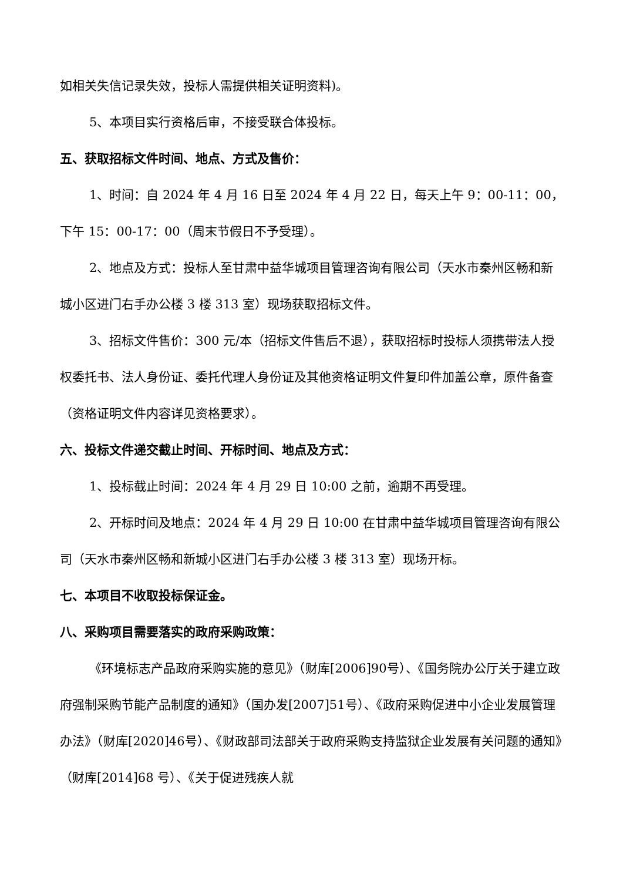如相关失信记录失效，投标人需提供相关证明资料)。
5、本项目实行资格后审，不接受联合体投标。
五、获取招标文件时间、地点、方式及售价：
1、时间：自 2024 年 4 月 16 日至 2024 年 4 月 22 日，每天上午 9：00-11：00，下午 15：00-17：00（周末节假日不予受理）。
2、地点及方式：投标人至甘肃中益华城项目管理咨询有限公司（天水市秦州区畅和新城小区进门右手办公楼 3 楼 313 室）现场获取招标文件。
3、招标文件售价：300 元/本（招标文件售后不退），获取招标时投标人须携带法人授权委托书、法人身份证、委托代理人身份证及其他资格证明文件复印件加盖公章，原件备查（资格证明文件内容详见资格要求）。
六、投标文件递交截止时间、开标时间、地点及方式：
1、投标截止时间：2024 年 4 月 29 日 10:00 之前，逾期不再受理。
2、开标时间及地点：2024 年 4 月 29 日 10:00 在甘肃中益华城项目管理咨询有限公司（天水市秦州区畅和新城小区进门右手办公楼 3 楼 313 室）现场开标。
七、本项目不收取投标保证金。
八、采购项目需要落实的政府采购政策：
《环境标志产品政府采购实施的意见》（财库[2006]90号）、《国务院办公厅关于建立政府强制采购节能产品制度的通知》（国办发[2007]51号）、《政府采购促进中小企业发展管理办法》（财库[2020]46号）、《财政部司法部关于政府采购支持监狱企业发展有关问题的通知》（财库[2014]68 号）、《关于促进残疾人就